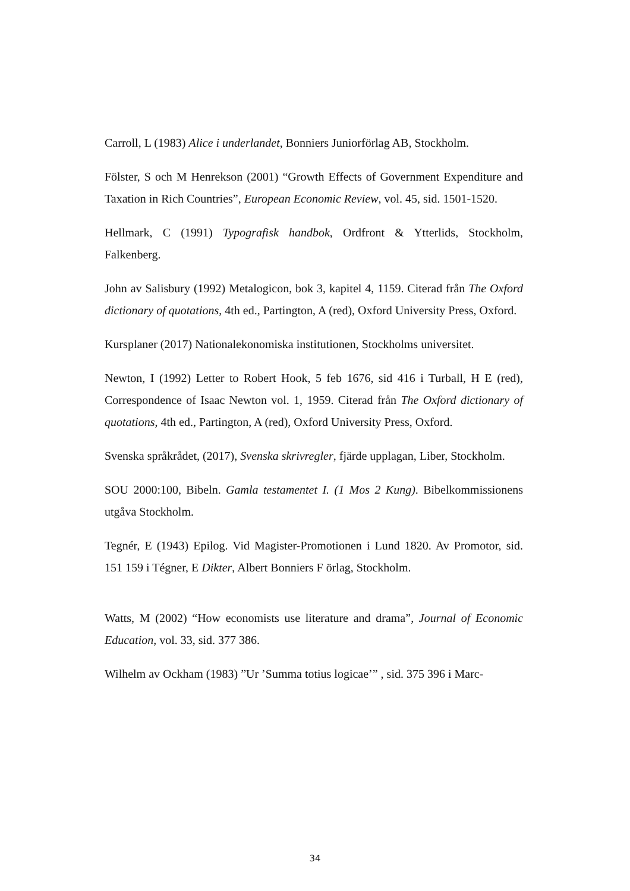Carroll, L (1983) Alice i underlandet, Bonniers Juniorförlag AB, Stockholm.
Fölster, S och M Henrekson (2001) “Growth Effects of Government Expenditure and Taxation in Rich Countries”, European Economic Review, vol. 45, sid. 1501-1520.
Hellmark, C (1991) Typografisk handbok, Ordfront & Ytterlids, Stockholm, Falkenberg.
John av Salisbury (1992) Metalogicon, bok 3, kapitel 4, 1159. Citerad från The Oxford dictionary of quotations, 4th ed., Partington, A (red), Oxford University Press, Oxford.
Kursplaner (2017) Nationalekonomiska institutionen, Stockholms universitet.
Newton, I (1992) Letter to Robert Hook, 5 feb 1676, sid 416 i Turball, H E (red), Correspondence of Isaac Newton vol. 1, 1959. Citerad från The Oxford dictionary of quotations, 4th ed., Partington, A (red), Oxford University Press, Oxford.
Svenska språkrådet, (2017), Svenska skrivregler, fjärde upplagan, Liber, Stockholm.
SOU 2000:100, Bibeln. Gamla testamentet I. (1 Mos 2 Kung). Bibelkommissionens utgåva Stockholm.
Tegnér, E (1943) Epilog. Vid Magister-Promotionen i Lund 1820. Av Promotor, sid. 151 159 i Tégner, E Dikter, Albert Bonniers F örlag, Stockholm.
Watts, M (2002) “How economists use literature and drama”, Journal of Economic Education, vol. 33, sid. 377 386.
Wilhelm av Ockham (1983) ”Ur ’Summa totius logicae’” , sid. 375 396 i Marc-
34